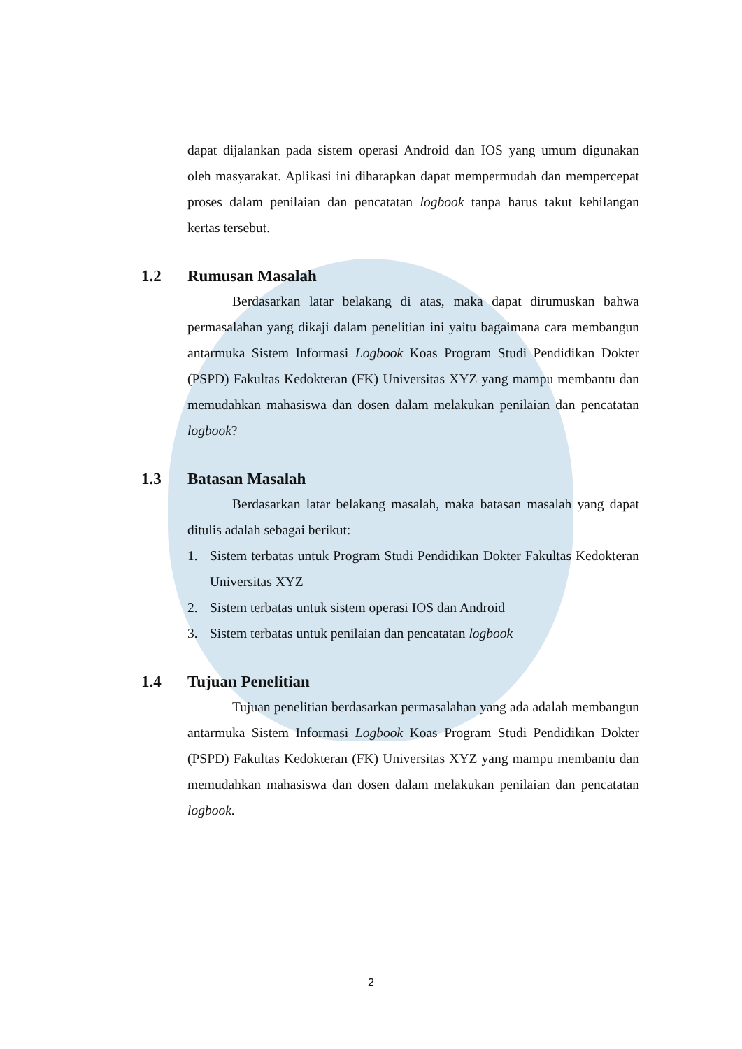dapat dijalankan pada sistem operasi Android dan IOS yang umum digunakan oleh masyarakat. Aplikasi ini diharapkan dapat mempermudah dan mempercepat proses dalam penilaian dan pencatatan logbook tanpa harus takut kehilangan kertas tersebut.
1.2 Rumusan Masalah
Berdasarkan latar belakang di atas, maka dapat dirumuskan bahwa permasalahan yang dikaji dalam penelitian ini yaitu bagaimana cara membangun antarmuka Sistem Informasi Logbook Koas Program Studi Pendidikan Dokter (PSPD) Fakultas Kedokteran (FK) Universitas XYZ yang mampu membantu dan memudahkan mahasiswa dan dosen dalam melakukan penilaian dan pencatatan logbook?
1.3 Batasan Masalah
Berdasarkan latar belakang masalah, maka batasan masalah yang dapat ditulis adalah sebagai berikut:
1. Sistem terbatas untuk Program Studi Pendidikan Dokter Fakultas Kedokteran Universitas XYZ
2. Sistem terbatas untuk sistem operasi IOS dan Android
3. Sistem terbatas untuk penilaian dan pencatatan logbook
1.4 Tujuan Penelitian
Tujuan penelitian berdasarkan permasalahan yang ada adalah membangun antarmuka Sistem Informasi Logbook Koas Program Studi Pendidikan Dokter (PSPD) Fakultas Kedokteran (FK) Universitas XYZ yang mampu membantu dan memudahkan mahasiswa dan dosen dalam melakukan penilaian dan pencatatan logbook.
2